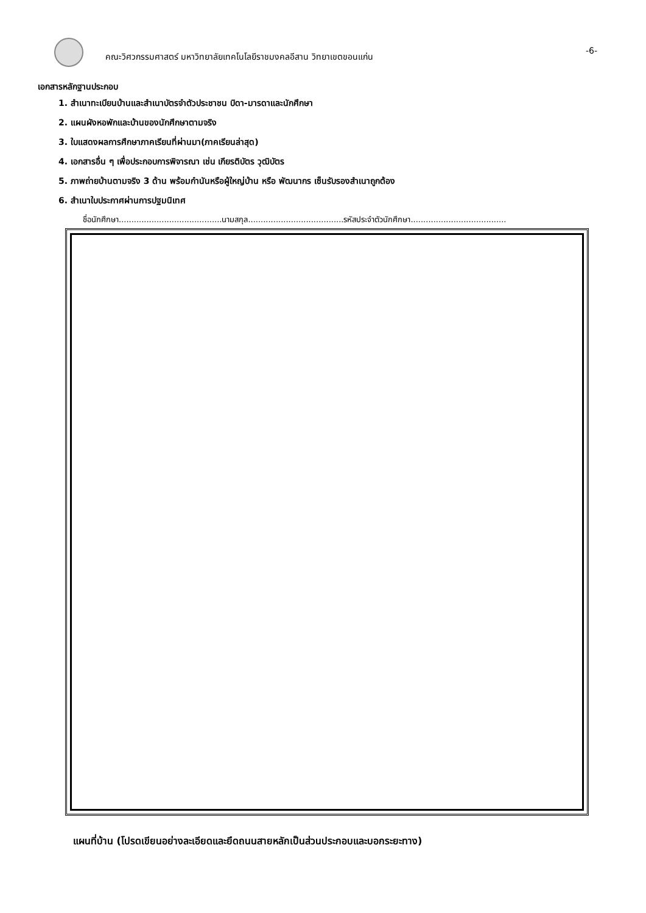คณะวิศวกรรมศาสตร์ มหาวิทยาลัยเทคโนโลยีราชมงคลอีสาน วิทยาเขตขอนแก่น
-6-
เอกสารหลักฐานประกอบ
1. สำเนาทะเบียนบ้านและสำเนาบัตรจำตัวประชาชน บิดา-มารดาและนักศึกษา
2. แผนผังหอพักและบ้านของนักศึกษาตามจริง
3. ใบแสดงผลการศึกษาภาคเรียนที่ผ่านมา(ภาคเรียนล่าสุด)
4. เอกสารอื่น ๆ เพื่อประกอบการพิจารณา เช่น เกียรติบัตร วุฒิบัตร
5. ภาพถ่ายบ้านตามจริง 3 ด้าน พร้อมกำนันหรือผู้ใหญ่บ้าน หรือ พัฒนากร เซ็นรับรองสำเนาถูกต้อง
6. สำเนาใบประกาศผ่านการปฐมนิเทศ
ชื่อนักศึกษา.........................................นามสกุล......................................รหัสประจำตัวนักศึกษา......................................
แผนที่บ้าน (โปรดเขียนอย่างละเอียดและยึดถนนสายหลักเป็นส่วนประกอบและบอกระยะทาง)